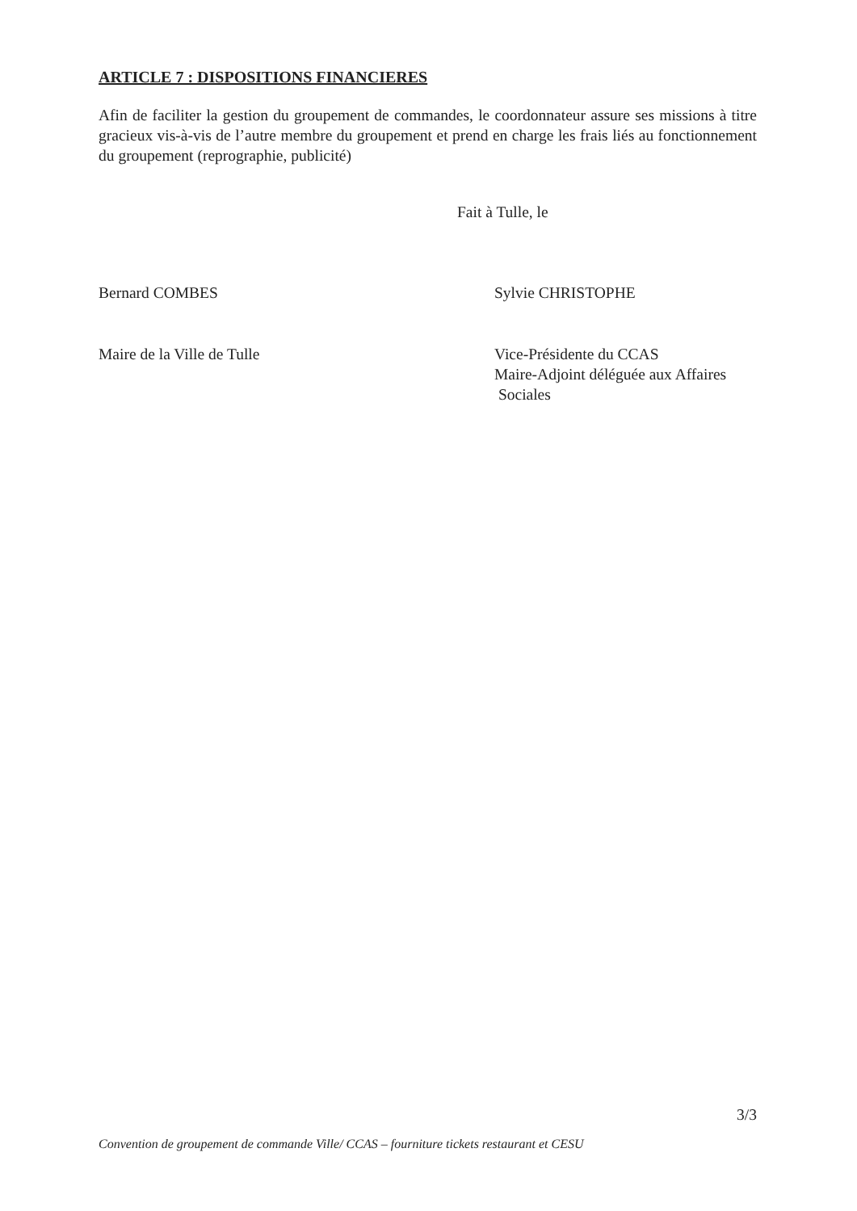ARTICLE 7 : DISPOSITIONS FINANCIERES
Afin de faciliter la gestion du groupement de commandes, le coordonnateur assure ses missions à titre gracieux vis-à-vis de l’autre membre du groupement et prend en charge les frais liés au fonctionnement du groupement (reprographie, publicité)
Fait à Tulle, le
Bernard COMBES Sylvie CHRISTOPHE
Maire de la Ville de Tulle Vice-Présidente du CCAS
Maire-Adjoint déléguée aux Affaires
Sociales
3/3
Convention de groupement de commande Ville/ CCAS – fourniture tickets restaurant et CESU